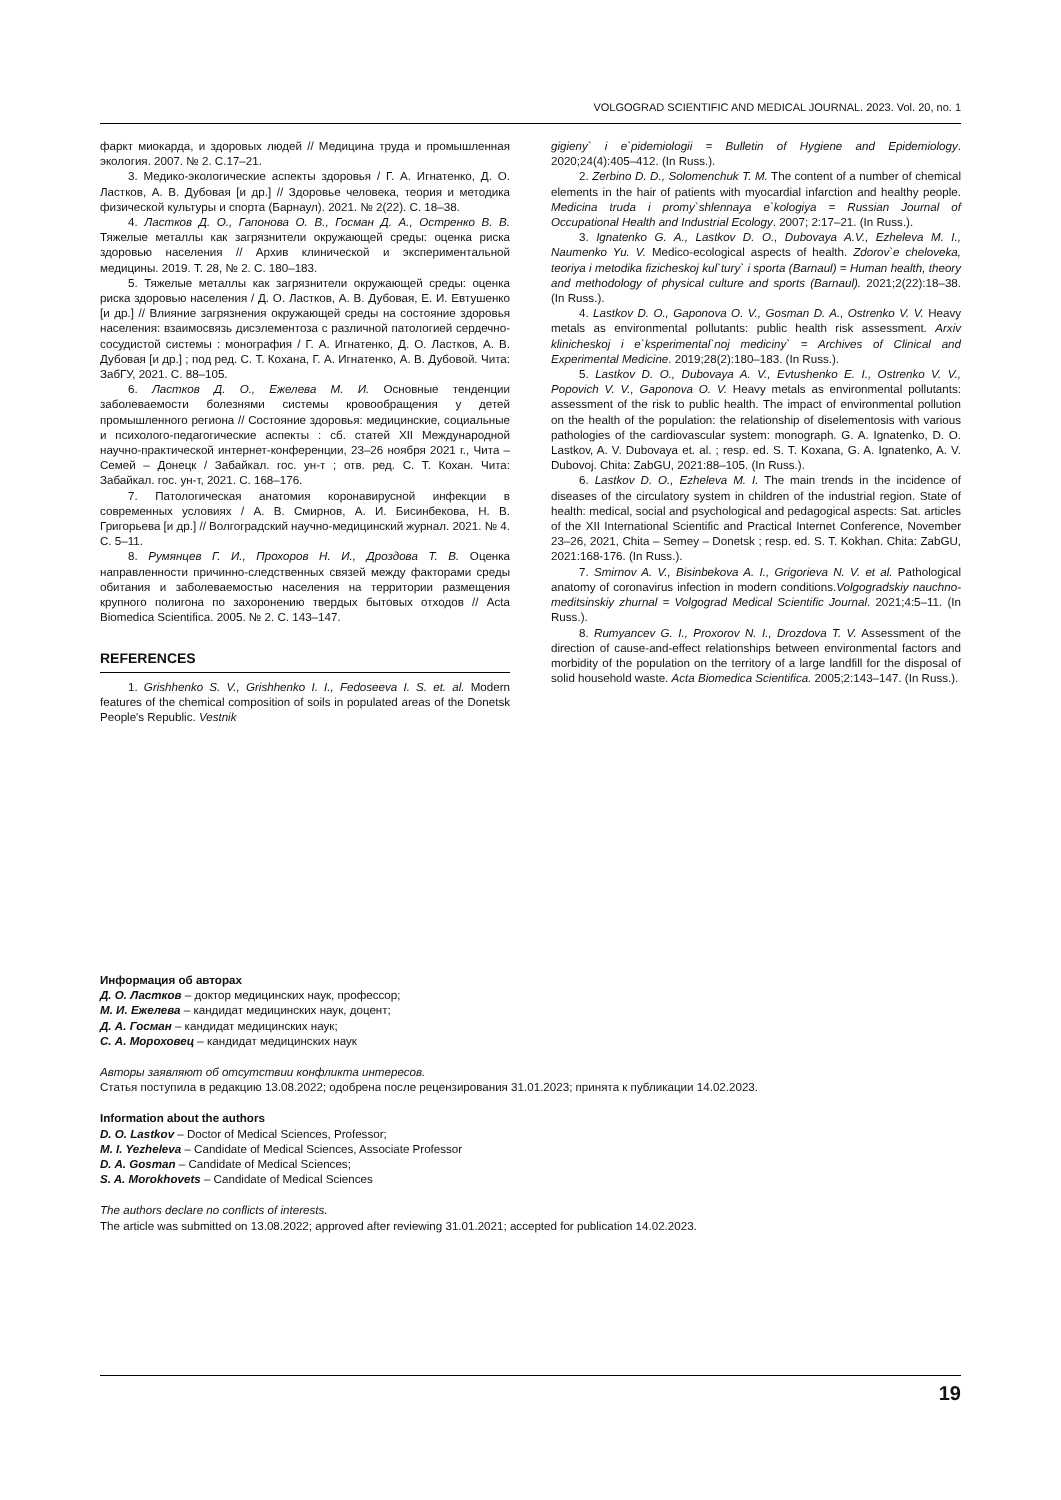VOLGOGRAD SCIENTIFIC AND MEDICAL JOURNAL. 2023. Vol. 20, no. 1
фаркт миокарда, и здоровых людей // Медицина труда и промышленная экология. 2007. № 2. С.17–21.
3. Медико-экологические аспекты здоровья / Г. А. Игнатенко, Д. О. Ластков, А. В. Дубовая [и др.] // Здоровье человека, теория и методика физической культуры и спорта (Барнаул). 2021. № 2(22). С. 18–38.
4. Ластков Д. О., Гапонова О. В., Госман Д. А., Остренко В. В. Тяжелые металлы как загрязнители окружающей среды: оценка риска здоровью населения // Архив клинической и экспериментальной медицины. 2019. Т. 28, № 2. С. 180–183.
5. Тяжелые металлы как загрязнители окружающей среды: оценка риска здоровью населения / Д. О. Ластков, А. В. Дубовая, Е. И. Евтушенко [и др.] // Влияние загрязнения окружающей среды на состояние здоровья населения: взаимосвязь дисэлементоза с различной патологией сердечно-сосудистой системы : монография / Г. А. Игнатенко, Д. О. Ластков, А. В. Дубовая [и др.] ; под ред. С. Т. Кохана, Г. А. Игнатенко, А. В. Дубовой. Чита: ЗабГУ, 2021. С. 88–105.
6. Ластков Д. О., Ежелева М. И. Основные тенденции заболеваемости болезнями системы кровообращения у детей промышленного региона // Состояние здоровья: медицинские, социальные и психолого-педагогические аспекты : сб. статей XII Международной научно-практической интернет-конференции, 23–26 ноября 2021 г., Чита – Семей – Донецк / Забайкал. гос. ун-т ; отв. ред. С. Т. Кохан. Чита: Забайкал. гос. ун-т, 2021. С. 168–176.
7. Патологическая анатомия коронавирусной инфекции в современных условиях / А. В. Смирнов, А. И. Бисинбекова, Н. В. Григорьева [и др.] // Волгоградский научно-медицинский журнал. 2021. № 4. С. 5–11.
8. Румянцев Г. И., Прохоров Н. И., Дроздова Т. В. Оценка направленности причинно-следственных связей между факторами среды обитания и заболеваемостью населения на территории размещения крупного полигона по захоронению твердых бытовых отходов // Acta Biomedica Scientifica. 2005. № 2. С. 143–147.
REFERENCES
1. Grishhenko S. V., Grishhenko I. I., Fedoseeva I. S. et. al. Modern features of the chemical composition of soils in populated areas of the Donetsk People's Republic. Vestnik
gigieny` i e`pidemiologii = Bulletin of Hygiene and Epidemiology. 2020;24(4):405–412. (In Russ.).
2. Zerbino D. D., Solomenchuk T. M. The content of a number of chemical elements in the hair of patients with myocardial infarction and healthy people. Medicina truda i promy`shlennaya e`kologiya = Russian Journal of Occupational Health and Industrial Ecology. 2007; 2:17–21. (In Russ.).
3. Ignatenko G. A., Lastkov D. O., Dubovaya A.V., Ezheleva M. I., Naumenko Yu. V. Medico-ecological aspects of health. Zdorov`e cheloveka, teoriya i metodika fizicheskoj kul`tury` i sporta (Barnaul) = Human health, theory and methodology of physical culture and sports (Barnaul). 2021;2(22):18–38. (In Russ.).
4. Lastkov D. O., Gaponova O. V., Gosman D. A., Ostrenko V. V. Heavy metals as environmental pollutants: public health risk assessment. Arxiv klinicheskoj i e`ksperimental`noj mediciny` = Archives of Clinical and Experimental Medicine. 2019;28(2):180–183. (In Russ.).
5. Lastkov D. O., Dubovaya A. V., Evtushenko E. I., Ostrenko V. V., Popovich V. V., Gaponova O. V. Heavy metals as environmental pollutants: assessment of the risk to public health. The impact of environmental pollution on the health of the population: the relationship of diselementosis with various pathologies of the cardiovascular system: monograph. G. A. Ignatenko, D. O. Lastkov, A. V. Dubovaya et. al. ; resp. ed. S. T. Koxana, G. A. Ignatenko, A. V. Dubovoj. Chita: ZabGU, 2021:88–105. (In Russ.).
6. Lastkov D. O., Ezheleva M. I. The main trends in the incidence of diseases of the circulatory system in children of the industrial region. State of health: medical, social and psychological and pedagogical aspects: Sat. articles of the XII International Scientific and Practical Internet Conference, November 23–26, 2021, Chita – Semey – Donetsk ; resp. ed. S. T. Kokhan. Chita: ZabGU, 2021:168-176. (In Russ.).
7. Smirnov A. V., Bisinbekova A. I., Grigorieva N. V. et al. Pathological anatomy of coronavirus infection in modern conditions.Volgogradskiy nauchno-meditsinskiy zhurnal = Volgograd Medical Scientific Journal. 2021;4:5–11. (In Russ.).
8. Rumyancev G. I., Proxorov N. I., Drozdova T. V. Assessment of the direction of cause-and-effect relationships between environmental factors and morbidity of the population on the territory of a large landfill for the disposal of solid household waste. Acta Biomedica Scientifica. 2005;2:143–147. (In Russ.).
Информация об авторах
Д. О. Ластков – доктор медицинских наук, профессор;
М. И. Ежелева – кандидат медицинских наук, доцент;
Д. А. Госман – кандидат медицинских наук;
С. А. Мороховец – кандидат медицинских наук
Авторы заявляют об отсутствии конфликта интересов.
Статья поступила в редакцию 13.08.2022; одобрена после рецензирования 31.01.2023; принята к публикации 14.02.2023.
Information about the authors
D. O. Lastkov – Doctor of Medical Sciences, Professor;
M. I. Yezheleva – Candidate of Medical Sciences, Associate Professor
D. A. Gosman – Candidate of Medical Sciences;
S. A. Morokhovets – Candidate of Medical Sciences
The authors declare no conflicts of interests.
The article was submitted on 13.08.2022; approved after reviewing 31.01.2021; accepted for publication 14.02.2023.
19